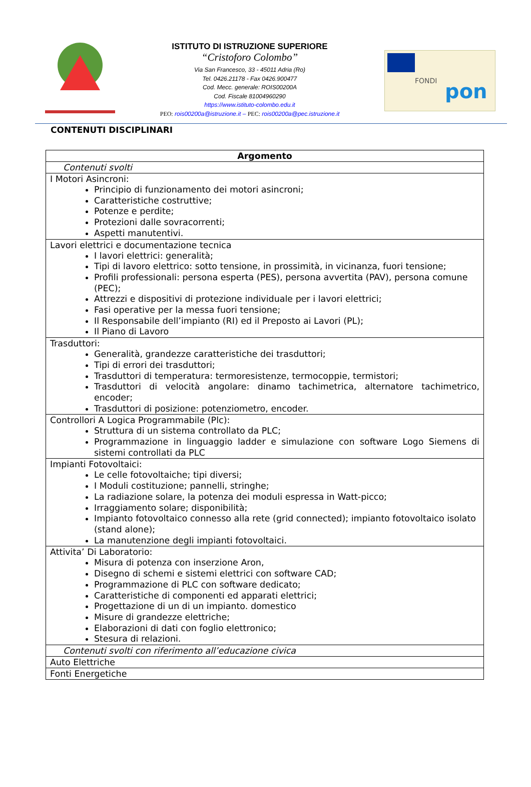ISTITUTO DI ISTRUZIONE SUPERIORE
“Cristoforo Colombo”
Via San Francesco, 33 - 45011 Adria (Ro)
Tel. 0426.21178 - Fax 0426.900477
Cod. Mecc. generale: ROIS00200A
Cod. Fiscale 81004960290
https://www.istituto-colombo.edu.it
PEO: rois00200a@istruzione.it – PEC: rois00200a@pec.istruzione.it
FONDI
pon
CONTENUTI DISCIPLINARI
| Argomento |
| --- |
| Contenuti svolti |
| I Motori Asincroni: Principio di funzionamento dei motori asincroni; Caratteristiche costruttive; Potenze e perdite; Protezioni dalle sovracorrenti; Aspetti manutentivi. |
| Lavori elettrici e documentazione tecnica I lavori elettrici: generalità; Tipi di lavoro elettrico: sotto tensione, in prossimità, in vicinanza, fuori tensione; Profili professionali: persona esperta (PES), persona avvertita (PAV), persona comune (PEC); Attrezzi e dispositivi di protezione individuale per i lavori elettrici; Fasi operative per la messa fuori tensione; Il Responsabile dell’impianto (RI) ed il Preposto ai Lavori (PL); Il Piano di Lavoro |
| Trasduttori: Generalità, grandezze caratteristiche dei trasduttori; Tipi di errori dei trasduttori; Trasduttori di temperatura: termoresistenze, termocoppie, termistori; Trasduttori di velocità angolare: dinamo tachimetrica, alternatore tachimetrico, encoder; Trasduttori di posizione: potenziometro, encoder. |
| Controllori A Logica Programmabile (Plc): Struttura di un sistema controllato da PLC; Programmazione in linguaggio ladder e simulazione con software Logo Siemens di sistemi controllati da PLC |
| Impianti Fotovoltaici: Le celle fotovoltaiche; tipi diversi; I Moduli costituzione; pannelli, stringhe; La radiazione solare, la potenza dei moduli espressa in Watt-picco; Irraggiamento solare; disponibilità; Impianto fotovoltaico connesso alla rete (grid connected); impianto fotovoltaico isolato (stand alone); La manutenzione degli impianti fotovoltaici. |
| Attivita’ Di Laboratorio: Misura di potenza con inserzione Aron, Disegno di schemi e sistemi elettrici con software CAD; Programmazione di PLC con software dedicato; Caratteristiche di componenti ed apparati elettrici; Progettazione di un di un impianto. domestico Misure di grandezze elettriche; Elaborazioni di dati con foglio elettronico; Stesura di relazioni. |
| Contenuti svolti con riferimento all’educazione civica |
| Auto Elettriche |
| Fonti Energetiche |